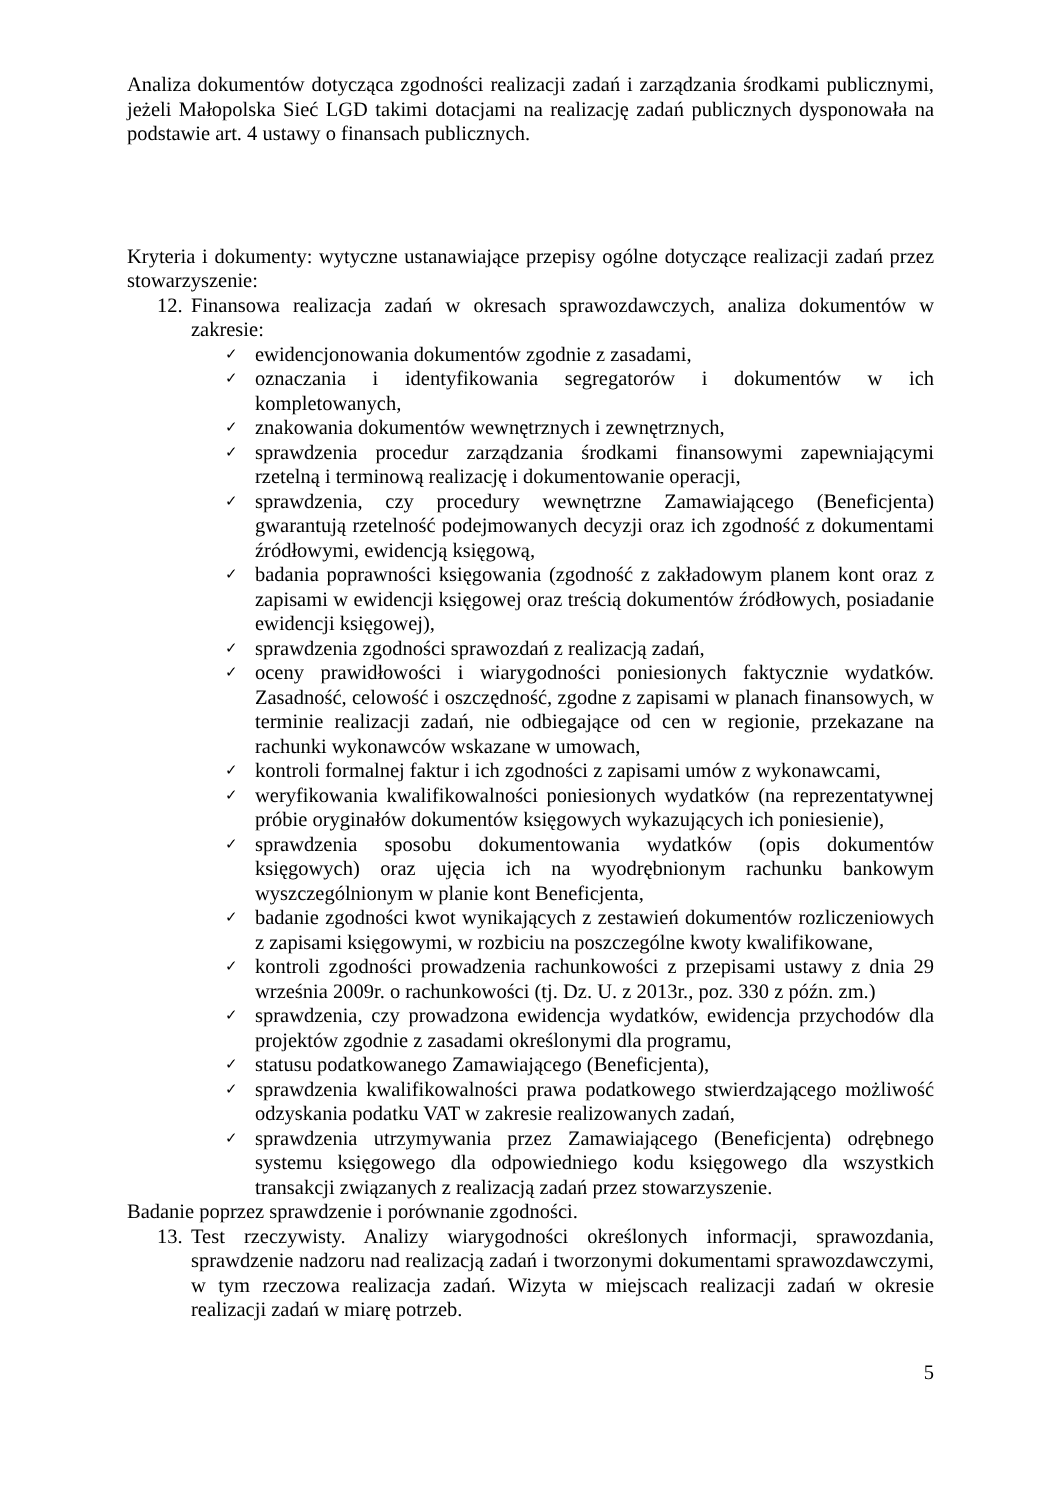Analiza dokumentów dotycząca zgodności realizacji zadań i zarządzania środkami publicznymi, jeżeli Małopolska Sieć LGD takimi dotacjami na realizację zadań publicznych dysponowała na podstawie art. 4 ustawy o finansach publicznych.
Kryteria i dokumenty: wytyczne ustanawiające przepisy ogólne dotyczące realizacji zadań przez stowarzyszenie:
12.
Finansowa realizacja zadań w okresach sprawozdawczych, analiza dokumentów w zakresie:
✓
ewidencjonowania dokumentów zgodnie z zasadami,
✓
oznaczania i identyfikowania segregatorów i dokumentów w ich kompletowanych,
✓
znakowania dokumentów wewnętrznych i zewnętrznych,
✓
sprawdzenia procedur zarządzania środkami finansowymi zapewniającymi rzetelną i terminową realizację i dokumentowanie operacji,
✓
sprawdzenia, czy procedury wewnętrzne Zamawiającego (Beneficjenta) gwarantują rzetelność podejmowanych decyzji oraz ich zgodność z dokumentami źródłowymi, ewidencją księgową,
✓
badania poprawności księgowania (zgodność z zakładowym planem kont oraz z zapisami w ewidencji księgowej oraz treścią dokumentów źródłowych, posiadanie ewidencji księgowej),
✓
sprawdzenia zgodności sprawozdań z realizacją zadań,
✓
oceny prawidłowości i wiarygodności poniesionych faktycznie wydatków. Zasadność, celowość i oszczędność, zgodne z zapisami w planach finansowych, w terminie realizacji zadań, nie odbiegające od cen w regionie, przekazane na rachunki wykonawców wskazane w umowach,
✓
kontroli formalnej faktur i ich zgodności z zapisami umów z wykonawcami,
✓
weryfikowania kwalifikowalności poniesionych wydatków (na reprezentatywnej próbie oryginałów dokumentów księgowych wykazujących ich poniesienie),
✓
sprawdzenia sposobu dokumentowania wydatków (opis dokumentów księgowych) oraz ujęcia ich na wyodrębnionym rachunku bankowym wyszczególnionym w planie kont Beneficjenta,
✓
badanie zgodności kwot wynikających z zestawień dokumentów rozliczeniowych z zapisami księgowymi, w rozbiciu na poszczególne kwoty kwalifikowane,
✓
kontroli zgodności prowadzenia rachunkowości z przepisami ustawy z dnia 29 września 2009r. o rachunkowości (tj. Dz. U. z 2013r., poz. 330 z późn. zm.)
✓
sprawdzenia, czy prowadzona ewidencja wydatków, ewidencja przychodów dla projektów zgodnie z zasadami określonymi dla programu,
✓
statusu podatkowanego Zamawiającego (Beneficjenta),
✓
sprawdzenia kwalifikowalności prawa podatkowego stwierdzającego możliwość odzyskania podatku VAT w zakresie realizowanych zadań,
✓
sprawdzenia utrzymywania przez Zamawiającego (Beneficjenta) odrębnego systemu księgowego dla odpowiedniego kodu księgowego dla wszystkich transakcji związanych z realizacją zadań przez stowarzyszenie.
Badanie poprzez sprawdzenie i porównanie zgodności.
13.
Test rzeczywisty. Analizy wiarygodności określonych informacji, sprawozdania, sprawdzenie nadzoru nad realizacją zadań i tworzonymi dokumentami sprawozdawczymi, w tym rzeczowa realizacja zadań. Wizyta w miejscach realizacji zadań w okresie realizacji zadań w miarę potrzeb.
5